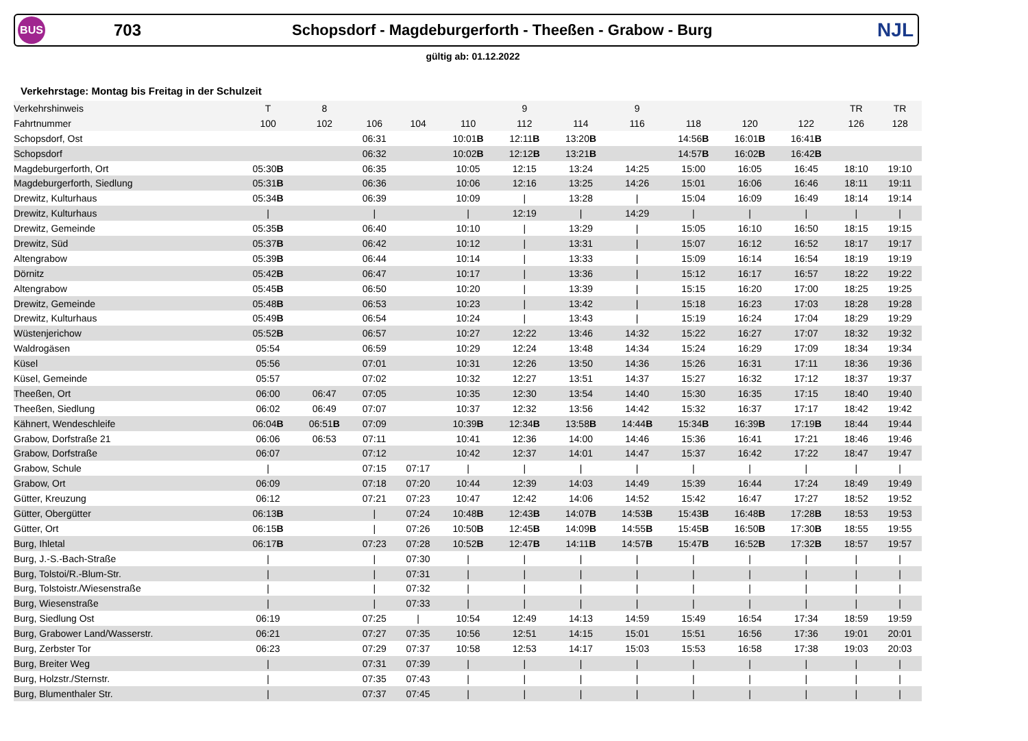BUS
703
Schopsdorf - Magdeburgerforth - Theeßen - Grabow - Burg
NJL
gültig ab: 01.12.2022
Verkehrstage: Montag bis Freitag in der Schulzeit
| Verkehrshinweis | T | 8 | | | | 9 | | 9 | | | | TR | TR |
| --- | --- | --- | --- | --- | --- | --- | --- | --- | --- | --- | --- | --- | --- |
| Fahrtnummer | 100 | 102 | 106 | 104 | 110 | 112 | 114 | 116 | 118 | 120 | 122 | 126 | 128 |
| Schopsdorf, Ost | | | 06:31 | | 10:01 B | 12:11 B | 13:20 B | | 14:56 B | 16:01 B | 16:41 B | | |
| Schopsdorf | | | 06:32 | | 10:02 B | 12:12 B | 13:21 B | | 14:57 B | 16:02 B | 16:42 B | | |
| Magdeburgerforth, Ort | 05:30 B | | 06:35 | | 10:05 | 12:15 | 13:24 | 14:25 | 15:00 | 16:05 | 16:45 | 18:10 | 19:10 |
| Magdeburgerforth, Siedlung | 05:31 B | | 06:36 | | 10:06 | 12:16 | 13:25 | 14:26 | 15:01 | 16:06 | 16:46 | 18:11 | 19:11 |
| Drewitz, Kulturhaus | 05:34 B | | 06:39 | | 10:09 | / | 13:28 | / | 15:04 | 16:09 | 16:49 | 18:14 | 19:14 |
| Drewitz, Kulturhaus | / | | / | | / | 12:19 | / | 14:29 | / | / | / | / | / |
| Drewitz, Gemeinde | 05:35 B | | 06:40 | | 10:10 | / | 13:29 | / | 15:05 | 16:10 | 16:50 | 18:15 | 19:15 |
| Drewitz, Süd | 05:37 B | | 06:42 | | 10:12 | / | 13:31 | / | 15:07 | 16:12 | 16:52 | 18:17 | 19:17 |
| Altengrabow | 05:39 B | | 06:44 | | 10:14 | / | 13:33 | / | 15:09 | 16:14 | 16:54 | 18:19 | 19:19 |
| Dörnitz | 05:42 B | | 06:47 | | 10:17 | / | 13:36 | / | 15:12 | 16:17 | 16:57 | 18:22 | 19:22 |
| Altengrabow | 05:45 B | | 06:50 | | 10:20 | / | 13:39 | / | 15:15 | 16:20 | 17:00 | 18:25 | 19:25 |
| Drewitz, Gemeinde | 05:48 B | | 06:53 | | 10:23 | / | 13:42 | / | 15:18 | 16:23 | 17:03 | 18:28 | 19:28 |
| Drewitz, Kulturhaus | 05:49 B | | 06:54 | | 10:24 | / | 13:43 | / | 15:19 | 16:24 | 17:04 | 18:29 | 19:29 |
| Wüstenjerichow | 05:52 B | | 06:57 | | 10:27 | 12:22 | 13:46 | 14:32 | 15:22 | 16:27 | 17:07 | 18:32 | 19:32 |
| Waldrogäsen | 05:54 | | 06:59 | | 10:29 | 12:24 | 13:48 | 14:34 | 15:24 | 16:29 | 17:09 | 18:34 | 19:34 |
| Küsel | 05:56 | | 07:01 | | 10:31 | 12:26 | 13:50 | 14:36 | 15:26 | 16:31 | 17:11 | 18:36 | 19:36 |
| Küsel, Gemeinde | 05:57 | | 07:02 | | 10:32 | 12:27 | 13:51 | 14:37 | 15:27 | 16:32 | 17:12 | 18:37 | 19:37 |
| Theeßen, Ort | 06:00 | 06:47 | 07:05 | | 10:35 | 12:30 | 13:54 | 14:40 | 15:30 | 16:35 | 17:15 | 18:40 | 19:40 |
| Theeßen, Siedlung | 06:02 | 06:49 | 07:07 | | 10:37 | 12:32 | 13:56 | 14:42 | 15:32 | 16:37 | 17:17 | 18:42 | 19:42 |
| Kähnert, Wendeschleife | 06:04 B | 06:51 B | 07:09 | | 10:39 B | 12:34 B | 13:58 B | 14:44 B | 15:34 B | 16:39 B | 17:19 B | 18:44 | 19:44 |
| Grabow, Dorfstraße 21 | 06:06 | 06:53 | 07:11 | | 10:41 | 12:36 | 14:00 | 14:46 | 15:36 | 16:41 | 17:21 | 18:46 | 19:46 |
| Grabow, Dorfstraße | 06:07 | | 07:12 | | 10:42 | 12:37 | 14:01 | 14:47 | 15:37 | 16:42 | 17:22 | 18:47 | 19:47 |
| Grabow, Schule | / | | 07:15 | 07:17 | / | / | / | / | / | / | / | / | / |
| Grabow, Ort | 06:09 | | 07:18 | 07:20 | 10:44 | 12:39 | 14:03 | 14:49 | 15:39 | 16:44 | 17:24 | 18:49 | 19:49 |
| Gütter, Kreuzung | 06:12 | | 07:21 | 07:23 | 10:47 | 12:42 | 14:06 | 14:52 | 15:42 | 16:47 | 17:27 | 18:52 | 19:52 |
| Gütter, Obergütter | 06:13 B | | / | 07:24 | 10:48 B | 12:43 B | 14:07 B | 14:53 B | 15:43 B | 16:48 B | 17:28 B | 18:53 | 19:53 |
| Gütter, Ort | 06:15 B | | / | 07:26 | 10:50 B | 12:45 B | 14:09 B | 14:55 B | 15:45 B | 16:50 B | 17:30 B | 18:55 | 19:55 |
| Burg, Ihletal | 06:17 B | | 07:23 | 07:28 | 10:52 B | 12:47 B | 14:11 B | 14:57 B | 15:47 B | 16:52 B | 17:32 B | 18:57 | 19:57 |
| Burg, J.-S.-Bach-Straße | / | | / | 07:30 | / | / | / | / | / | / | / | / | / |
| Burg, Tolstoi/R.-Blum-Str. | / | | / | 07:31 | / | / | / | / | / | / | / | / | / |
| Burg, Tolstoistr./Wiesenstraße | / | | / | 07:32 | / | / | / | / | / | / | / | / | / |
| Burg, Wiesenstraße | / | | / | 07:33 | / | / | / | / | / | / | / | / | / |
| Burg, Siedlung Ost | 06:19 | | 07:25 | / | 10:54 | 12:49 | 14:13 | 14:59 | 15:49 | 16:54 | 17:34 | 18:59 | 19:59 |
| Burg, Grabower Land/Wasserstr. | 06:21 | | 07:27 | 07:35 | 10:56 | 12:51 | 14:15 | 15:01 | 15:51 | 16:56 | 17:36 | 19:01 | 20:01 |
| Burg, Zerbster Tor | 06:23 | | 07:29 | 07:37 | 10:58 | 12:53 | 14:17 | 15:03 | 15:53 | 16:58 | 17:38 | 19:03 | 20:03 |
| Burg, Breiter Weg | / | | 07:31 | 07:39 | / | / | / | / | / | / | / | / | / |
| Burg, Holzstr./Sternstr. | / | | 07:35 | 07:43 | / | / | / | / | / | / | / | / | / |
| Burg, Blumenthaler Str. | / | | 07:37 | 07:45 | / | / | / | / | / | / | / | / | / |